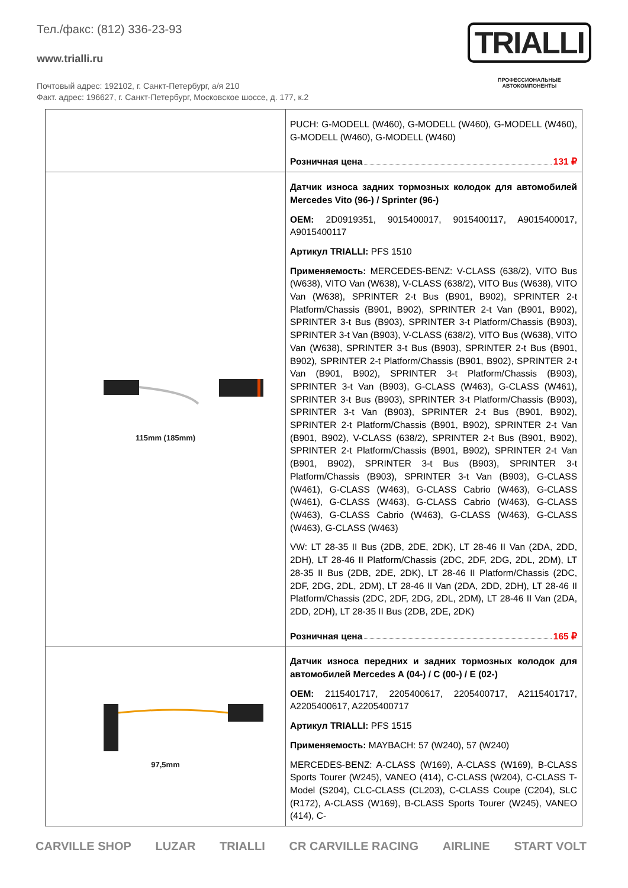Тел./факс: (812) 336-23-93
www.trialli.ru
Почтовый адрес: 192102, г. Санкт-Петербург, а/я 210
Факт. адрес: 196627, г. Санкт-Петербург, Московское шоссе, д. 177, к.2
TRIALLI
ПРОФЕССИОНАЛЬНЫЕ
АВТОКОМПОНЕНТЫ
| | PUCH: G-MODELL (W460), G-MODELL (W460), G-MODELL (W460), G-MODELL (W460), G-MODELL (W460) Розничная цена 131 ₽ |
| 115mm (185mm) | Датчик износа задних тормозных колодок для автомобилей Mercedes Vito (96-) / Sprinter (96-) OEM: 2D0919351, 9015400017, 9015400117, A9015400017, A9015400117 Артикул TRIALLI: PFS 1510 Применяемость: MERCEDES-BENZ: V-CLASS (638/2), VITO Bus (W638), VITO Van (W638), V-CLASS (638/2), VITO Bus (W638), VITO Van (W638), SPRINTER 2-t Bus (B901, B902), SPRINTER 2-t Platform/Chassis (B901, B902), SPRINTER 2-t Van (B901, B902), SPRINTER 3-t Bus (B903), SPRINTER 3-t Platform/Chassis (B903), SPRINTER 3-t Van (B903), V-CLASS (638/2), VITO Bus (W638), VITO Van (W638), SPRINTER 3-t Bus (B903), SPRINTER 2-t Bus (B901, B902), SPRINTER 2-t Platform/Chassis (B901, B902), SPRINTER 2-t Van (B901, B902), SPRINTER 3-t Platform/Chassis (B903), SPRINTER 3-t Van (B903), G-CLASS (W463), G-CLASS (W461), SPRINTER 3-t Bus (B903), SPRINTER 3-t Platform/Chassis (B903), SPRINTER 3-t Van (B903), SPRINTER 2-t Bus (B901, B902), SPRINTER 2-t Platform/Chassis (B901, B902), SPRINTER 2-t Van (B901, B902), V-CLASS (638/2), SPRINTER 2-t Bus (B901, B902), SPRINTER 2-t Platform/Chassis (B901, B902), SPRINTER 2-t Van (B901, B902), SPRINTER 3-t Bus (B903), SPRINTER 3-t Platform/Chassis (B903), SPRINTER 3-t Van (B903), G-CLASS (W461), G-CLASS (W463), G-CLASS Cabrio (W463), G-CLASS (W461), G-CLASS (W463), G-CLASS Cabrio (W463), G-CLASS (W463), G-CLASS Cabrio (W463), G-CLASS (W463), G-CLASS (W463), G-CLASS (W463) VW: LT 28-35 II Bus (2DB, 2DE, 2DK), LT 28-46 II Van (2DA, 2DD, 2DH), LT 28-46 II Platform/Chassis (2DC, 2DF, 2DG, 2DL, 2DM), LT 28-35 II Bus (2DB, 2DE, 2DK), LT 28-46 II Platform/Chassis (2DC, 2DF, 2DG, 2DL, 2DM), LT 28-46 II Van (2DA, 2DD, 2DH), LT 28-46 II Platform/Chassis (2DC, 2DF, 2DG, 2DL, 2DM), LT 28-46 II Van (2DA, 2DD, 2DH), LT 28-35 II Bus (2DB, 2DE, 2DK) Розничная цена 165 ₽ |
| 97,5mm | Датчик износа передних и задних тормозных колодок для автомобилей Mercedes A (04-) / C (00-) / E (02-) OEM: 2115401717, 2205400617, 2205400717, A2115401717, A2205400617, A2205400717 Артикул TRIALLI: PFS 1515 Применяемость: MAYBACH: 57 (W240), 57 (W240) MERCEDES-BENZ: A-CLASS (W169), A-CLASS (W169), B-CLASS Sports Tourer (W245), VANEO (414), C-CLASS (W204), C-CLASS T-Model (S204), CLC-CLASS (CL203), C-CLASS Coupe (C204), SLC (R172), A-CLASS (W169), B-CLASS Sports Tourer (W245), VANEO (414), C- |
CARVILLE SHOP LUZAR TRIALLI CR CARVILLE RACING AIRLINE START VOLT